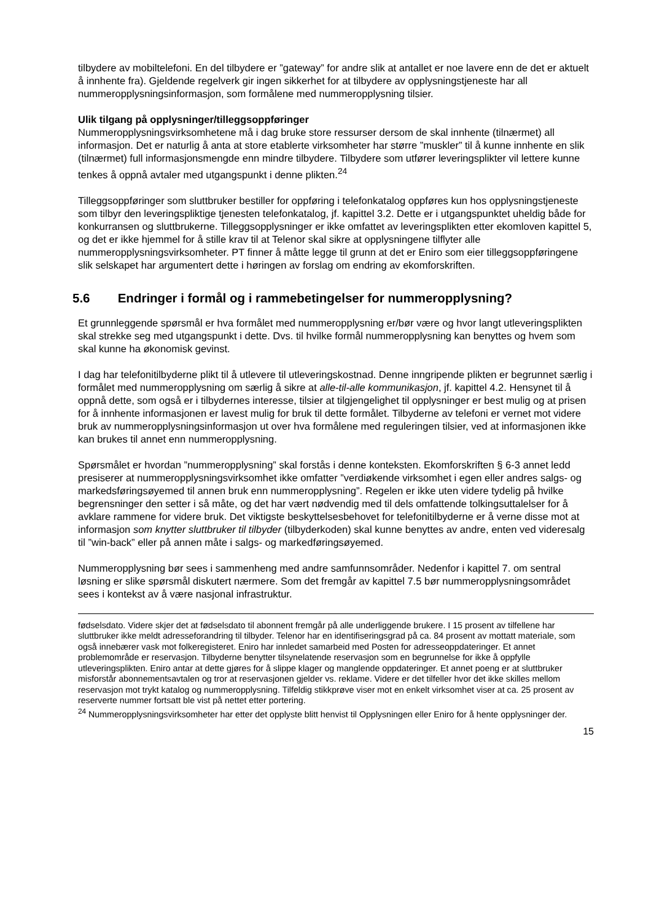tilbydere av mobiltelefoni. En del tilbydere er ”gateway” for andre slik at antallet er noe lavere enn de det er aktuelt å innhente fra). Gjeldende regelverk gir ingen sikkerhet for at tilbydere av opplysningstjeneste har all nummeropplysningsinformasjon, som formålene med nummer­opplysning tilsier.
Ulik tilgang på opplysninger/tilleggsoppføringer
Nummeropplysningsvirksomhetene må i dag bruke store ressurser dersom de skal innhente (tilnærmet) all informasjon. Det er naturlig å anta at store etablerte virksomheter har større ”muskler” til å kunne innhente en slik (tilnærmet) full informasjonsmengde enn mindre tilbydere. Tilbydere som utfører leveringsplikter vil lettere kunne tenkes å oppnå avtaler med utgangs­punkt i denne plikten.<sup>24</sup>
Tilleggsoppføringer som sluttbruker bestiller for oppføring i telefonkatalog oppføres kun hos opplysningstjeneste som tilbyr den leveringspliktige tjenesten telefonkatalog, jf. kapittel 3.2. Dette er i utgangspunktet uheldig både for konkurransen og sluttbrukerne. Tilleggsopplysninger er ikke omfattet av leveringsplikten etter ekomloven kapittel 5, og det er ikke hjemmel for å stille krav til at Telenor skal sikre at opplysningene tilflyter alle nummeropplysningsvirksomheter. PT finner å måtte legge til grunn at det er Eniro som eier tilleggsoppføringene slik selskapet har argumentert dette i høringen av forslag om endring av ekomforskriften.
5.6 Endringer i formål og i rammebetingelser for nummeropplysning?
Et grunnleggende spørsmål er hva formålet med nummeropplysning er/bør være og hvor langt utleveringsplikten skal strekke seg med utgangspunkt i dette. Dvs. til hvilke formål nummer­opplysning kan benyttes og hvem som skal kunne ha økonomisk gevinst.
I dag har telefonitilbyderne plikt til å utlevere til utleveringskostnad. Denne inngripende plikten er begrunnet særlig i formålet med nummeropplysning om særlig å sikre at alle-til-alle kommunikasjon, jf. kapittel 4.2. Hensynet til å oppnå dette, som også er i tilbydernes interesse, tilsier at tilgjengelighet til opplysninger er best mulig og at prisen for å innhente informasjonen er lavest mulig for bruk til dette formålet. Tilbyderne av telefoni er vernet mot videre bruk av nummeropplysningsinformasjon ut over hva formålene med reguleringen tilsier, ved at informasjonen ikke kan brukes til annet enn nummeropplysning.
Spørsmålet er hvordan ”nummeropplysning” skal forstås i denne konteksten. Ekomforskriften § 6-3 annet ledd presiserer at nummeropplysningsvirksomhet ikke omfatter ”verdiøkende virksomhet i egen eller andres salgs- og markedsføringsøyemed til annen bruk enn nummer­opplysning”. Regelen er ikke uten videre tydelig på hvilke begrensninger den setter i så måte, og det har vært nødvendig med til dels omfattende tolkingsuttalelser for å avklare rammene for videre bruk. Det viktigste beskyttelsesbehovet for telefonitilbyderne er å verne disse mot at informasjon som knytter sluttbruker til tilbyder (tilbyderkoden) skal kunne benyttes av andre, enten ved videresalg til ”win-back” eller på annen måte i salgs- og markedføringsøyemed.
Nummeropplysning bør sees i sammenheng med andre samfunnsområder. Nedenfor i kapittel 7. om sentral løsning er slike spørsmål diskutert nærmere. Som det fremgår av kapittel 7.5 bør nummeropplysningsområdet sees i kontekst av å være nasjonal infrastruktur.
fødselsdato. Videre skjer det at fødselsdato til abonnent fremgår på alle underliggende brukere. I 15 prosent av tilfellene har sluttbruker ikke meldt adresseforandring til tilbyder. Telenor har en identifiseringsgrad på ca. 84 prosent av mottatt materiale, som også innebærer vask mot folkeregisteret. Eniro har innledet samarbeid med Posten for adresseoppdateringer. Et annet problemområde er reservasjon. Tilbyderne benytter tilsynelatende reservasjon som en begrunnelse for ikke å oppfylle utleveringsplikten. Eniro antar at dette gjøres for å slippe klager og manglende oppdateringer. Et annet poeng er at sluttbruker misforstår abonnementsavtalen og tror at reservasjonen gjelder vs. reklame. Videre er det tilfeller hvor det ikke skilles mellom reservasjon mot trykt katalog og nummeropplysning. Tilfeldig stikkprøve viser mot en enkelt virksomhet viser at ca. 25 prosent av reserverte nummer fortsatt ble vist på nettet etter portering.
<sup>24</sup> Nummeropplysningsvirksomheter har etter det opplyste blitt henvist til Opplysningen eller Eniro for å hente opplysninger der.
15